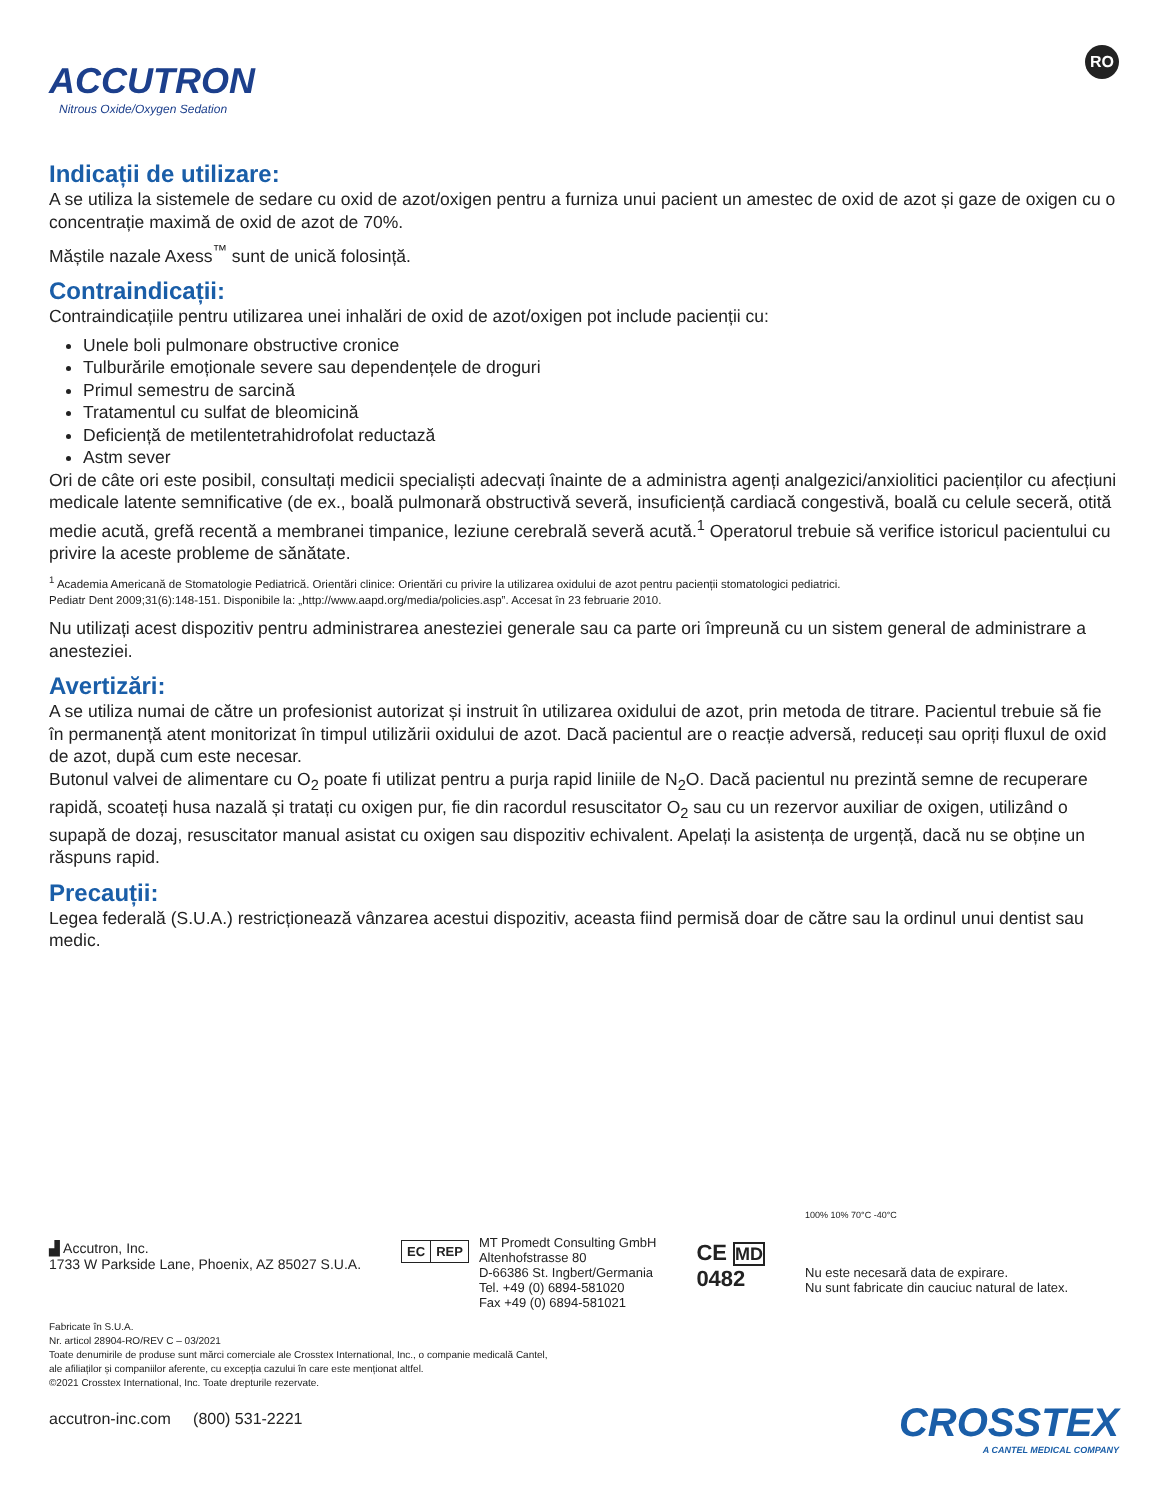ACCUTRON
Nitrous Oxide/Oxygen Sedation
RO
Indicații de utilizare:
A se utiliza la sistemele de sedare cu oxid de azot/oxigen pentru a furniza unui pacient un amestec de oxid de azot și gaze de oxigen cu o concentrație maximă de oxid de azot de 70%.
Măștile nazale Axess<sup>™</sup> sunt de unică folosință.
Contraindicații:
Contraindicațiile pentru utilizarea unei inhalări de oxid de azot/oxigen pot include pacienții cu:
Unele boli pulmonare obstructive cronice
Tulburările emoționale severe sau dependențele de droguri
Primul semestru de sarcină
Tratamentul cu sulfat de bleomicină
Deficiență de metilentetrahidrofolat reductază
Astm sever
Ori de câte ori este posibil, consultați medicii specialiști adecvați înainte de a administra agenți analgezici/anxiolitici pacienților cu afecțiuni medicale latente semnificative (de ex., boală pulmonară obstructivă severă, insuficiență cardiacă congestivă, boală cu celule seceră, otită medie acută, grefă recentă a membranei timpanice, leziune cerebrală severă acută.<sup>1</sup> Operatorul trebuie să verifice istoricul pacientului cu privire la aceste probleme de sănătate.
<sup>1</sup> Academia Americană de Stomatologie Pediatrică. Orientări clinice: Orientări cu privire la utilizarea oxidului de azot pentru pacienții stomatologici pediatrici.
Pediatr Dent 2009;31(6):148-151. Disponibile la: „http://www.aapd.org/media/policies.asp”. Accesat în 23 februarie 2010.
Nu utilizați acest dispozitiv pentru administrarea anesteziei generale sau ca parte ori împreună cu un sistem general de administrare a anesteziei.
Avertizări:
A se utiliza numai de către un profesionist autorizat și instruit în utilizarea oxidului de azot, prin metoda de titrare. Pacientul trebuie să fie în permanență atent monitorizat în timpul utilizării oxidului de azot. Dacă pacientul are o reacție adversă, reduceți sau opriți fluxul de oxid de azot, după cum este necesar.
Butonul valvei de alimentare cu O<sub>2</sub> poate fi utilizat pentru a purja rapid liniile de N<sub>2</sub>O. Dacă pacientul nu prezintă semne de recuperare rapidă, scoateți husa nazală și tratați cu oxigen pur, fie din racordul resuscitator O<sub>2</sub> sau cu un rezervor auxiliar de oxigen, utilizând o supapă de dozaj, resuscitator manual asistat cu oxigen sau dispozitiv echivalent. Apelați la asistența de urgență, dacă nu se obține un răspuns rapid.
Precauții:
Legea federală (S.U.A.) restricționează vânzarea acestui dispozitiv, aceasta fiind permisă doar de către sau la ordinul unui dentist sau medic.
▟ Accutron, Inc.
1733 W Parkside Lane, Phoenix, AZ 85027 S.U.A.
EC REP
MT Promedt Consulting GmbH
Altenhofstrasse 80
D-66386 St. Ingbert/Germania
Tel. +49 (0) 6894-581020
Fax +49 (0) 6894-581021
CE MD
0482
100% 10% 70°C -40°C
Nu este necesară data de expirare.
Nu sunt fabricate din cauciuc natural de latex.
Fabricate în S.U.A.
Nr. articol 28904-RO/REV C – 03/2021
Toate denumirile de produse sunt mărci comerciale ale Crosstex International, Inc., o companie medicală Cantel,
ale afiliaților și companiilor aferente, cu excepția cazului în care este menționat altfel.
©2021 Crosstex International, Inc. Toate drepturile rezervate.
accutron-inc.com (800) 531-2221
CROSSTEX
A CANTEL MEDICAL COMPANY